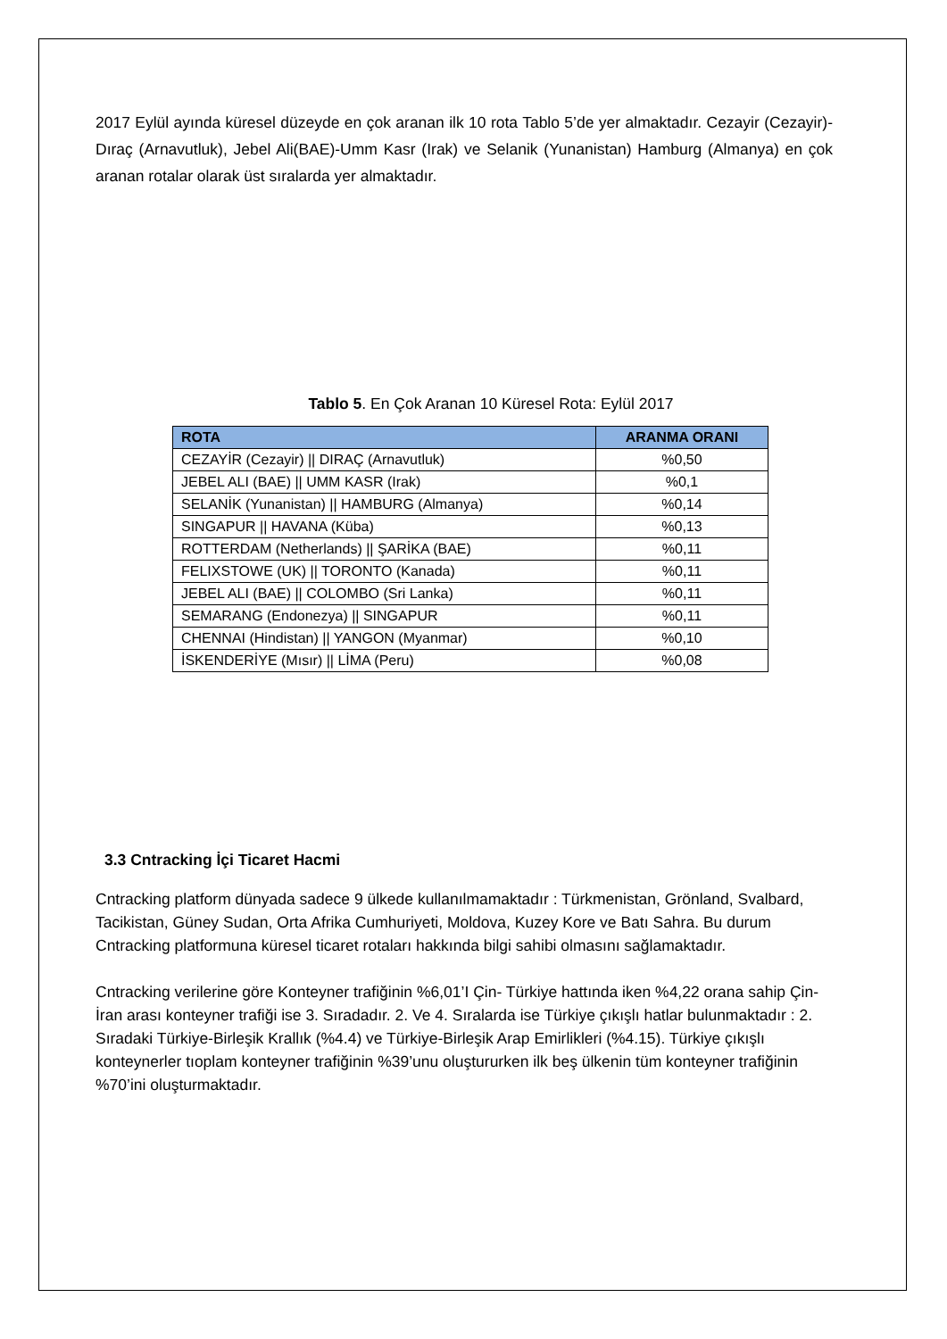2017 Eylül ayında küresel düzeyde en çok aranan ilk 10 rota Tablo 5’de yer almaktadır. Cezayir (Cezayir)-Dıraç (Arnavutluk), Jebel Ali(BAE)-Umm Kasr (Irak) ve Selanik (Yunanistan) Hamburg (Almanya) en çok aranan rotalar olarak üst sıralarda yer almaktadır.
Tablo 5. En Çok Aranan 10 Küresel Rota: Eylül 2017
| ROTA | ARANMA ORANI |
| --- | --- |
| CEZAYİR (Cezayir) // DIRAÇ (Arnavutluk) | %0,50 |
| JEBEL ALI (BAE) // UMM KASR (Irak) | %0,1 |
| SELANİK (Yunanistan) // HAMBURG (Almanya) | %0,14 |
| SINGAPUR // HAVANA (Küba) | %0,13 |
| ROTTERDAM (Netherlands) // ŞARİKA (BAE) | %0,11 |
| FELIXSTOWE (UK) // TORONTO (Kanada) | %0,11 |
| JEBEL ALI (BAE) // COLOMBO (Sri Lanka) | %0,11 |
| SEMARANG (Endonezya) // SINGAPUR | %0,11 |
| CHENNAI (Hindistan) // YANGON (Myanmar) | %0,10 |
| İSKENDERİYE (Mısır) // LİMA (Peru) | %0,08 |
3.3 Cntracking İçi Ticaret Hacmi
Cntracking platform dünyada sadece 9 ülkede kullanılmamaktadır : Türkmenistan, Grönland, Svalbard, Tacikistan, Güney Sudan, Orta Afrika Cumhuriyeti, Moldova, Kuzey Kore ve Batı Sahra. Bu durum Cntracking platformuna küresel ticaret rotaları hakkında bilgi sahibi olmasını sağlamaktadır.
Cntracking verilerine göre Konteyner trafiğinin %6,01’I Çin- Türkiye hattında iken %4,22 orana sahip Çin-İran arası konteyner trafiği ise 3. Sıradadır. 2. Ve 4. Sıralarda ise Türkiye çıkışlı hatlar bulunmaktadır : 2. Sıradaki Türkiye-Birleşik Krallık (%4.4) ve Türkiye-Birleşik Arap Emirlikleri (%4.15). Türkiye çıkışlı konteynerler tıoplam konteyner trafiğinin %39’unu oluştururken ilk beş ülkenin tüm konteyner trafiğinin %70’ini oluşturmaktadır.